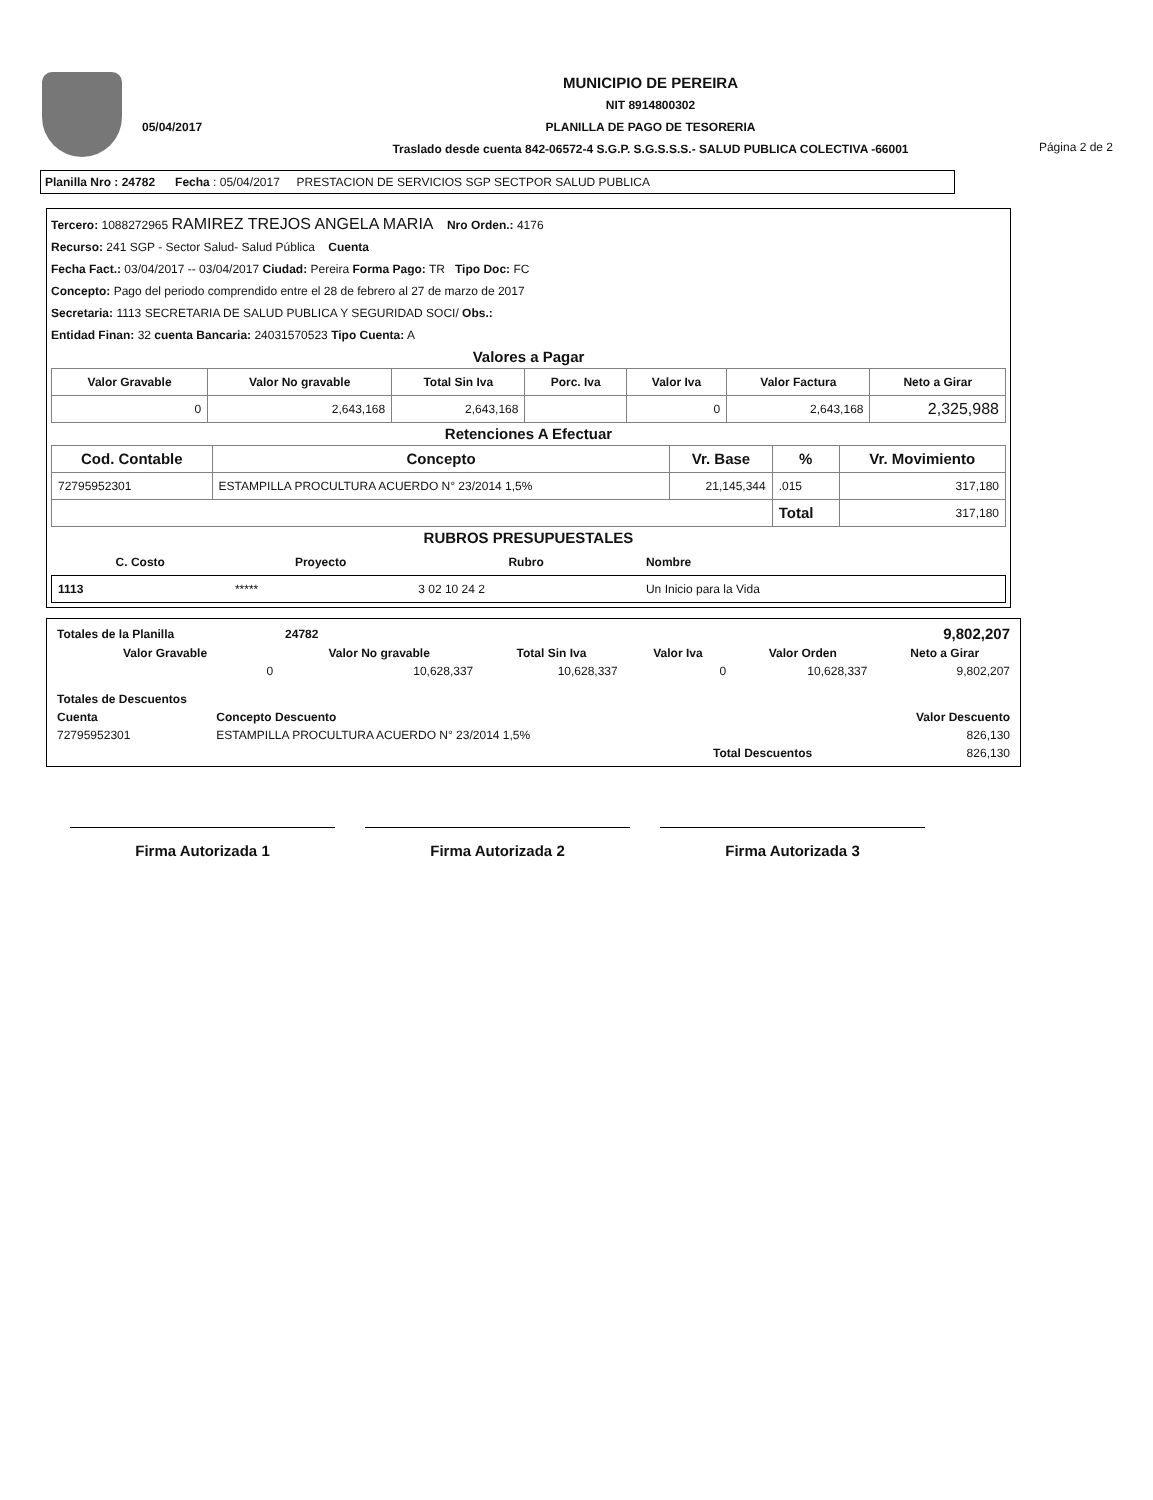05/04/2017
MUNICIPIO DE PEREIRA
NIT 8914800302
PLANILLA DE PAGO DE TESORERIA
Traslado desde cuenta 842-06572-4 S.G.P. S.G.S.S.S.- SALUD PUBLICA COLECTIVA -66001
Página 2 de 2
Planilla Nro : 24782 Fecha : 05/04/2017 PRESTACION DE SERVICIOS SGP SECTPOR SALUD PUBLICA
Tercero: 1088272965 RAMIREZ TREJOS ANGELA MARIA Nro Orden.: 4176
Recurso: 241 SGP - Sector Salud- Salud Pública Cuenta
Fecha Fact.: 03/04/2017 -- 03/04/2017 Ciudad: Pereira Forma Pago: TR Tipo Doc: FC
Concepto: Pago del periodo comprendido entre el 28 de febrero al 27 de marzo de 2017
Secretaria: 1113 SECRETARIA DE SALUD PUBLICA Y SEGURIDAD SOCI/ Obs.:
Entidad Finan: 32 cuenta Bancaria: 24031570523 Tipo Cuenta: A
Valores a Pagar
| Valor Gravable | Valor No gravable | Total Sin Iva | Porc. Iva | Valor Iva | Valor Factura | Neto a Girar |
| --- | --- | --- | --- | --- | --- | --- |
| 0 | 2,643,168 | 2,643,168 | | 0 | 2,643,168 | 2,325,988 |
Retenciones A Efectuar
| Cod. Contable | Concepto | Vr. Base | % | Vr. Movimiento |
| --- | --- | --- | --- | --- |
| 72795952301 | ESTAMPILLA PROCULTURA ACUERDO N° 23/2014 1,5% | 21,145,344 | .015 | 317,180 |
| | | | Total | 317,180 |
RUBROS PRESUPUESTALES
| C. Costo | Proyecto | Rubro | Nombre |
| --- | --- | --- | --- |
| 1113 | ***** | 3 02 10 24 2 | Un Inicio para la Vida |
| Totales de la Planilla | 24782 | | | | 9,802,207 |
| Valor Gravable | Valor No gravable | Total Sin Iva | Valor Iva | Valor Orden | Neto a Girar |
| 0 | 10,628,337 | 10,628,337 | 0 | 10,628,337 | 9,802,207 |
| Totales de Descuentos | | |
| --- | --- | --- |
| Cuenta | Concepto Descuento | Valor Descuento |
| 72795952301 | ESTAMPILLA PROCULTURA ACUERDO N° 23/2014 1,5% | 826,130 |
| | Total Descuentos | 826,130 |
Firma Autorizada 1 Firma Autorizada 2 Firma Autorizada 3